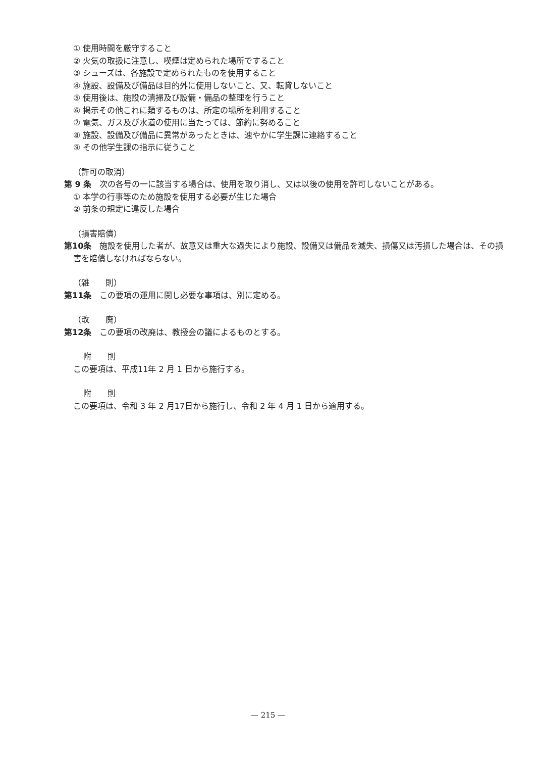① 使用時間を厳守すること
② 火気の取扱に注意し、喫煙は定められた場所ですること
③ シューズは、各施設で定められたものを使用すること
④ 施設、設備及び備品は目的外に使用しないこと、又、転貸しないこと
⑤ 使用後は、施設の清掃及び設備・備品の整理を行うこと
⑥ 掲示その他これに類するものは、所定の場所を利用すること
⑦ 電気、ガス及び水道の使用に当たっては、節約に努めること
⑧ 施設、設備及び備品に異常があったときは、速やかに学生課に連絡すること
⑨ その他学生課の指示に従うこと
（許可の取消）
第 9 条　次の各号の一に該当する場合は、使用を取り消し、又は以後の使用を許可しないことがある。
① 本学の行事等のため施設を使用する必要が生じた場合
② 前条の規定に違反した場合
（損害賠償）
第10条　施設を使用した者が、故意又は重大な過失により施設、設備又は備品を滅失、損傷又は汚損した場合は、その損害を賠償しなければならない。
（雑　　則）
第11条　この要項の運用に関し必要な事項は、別に定める。
（改　　廃）
第12条　この要項の改廃は、教授会の議によるものとする。
附　　則
この要項は、平成11年 2 月 1 日から施行する。
附　　則
この要項は、令和 3 年 2 月17日から施行し、令和 2 年 4 月 1 日から適用する。
— 215 —